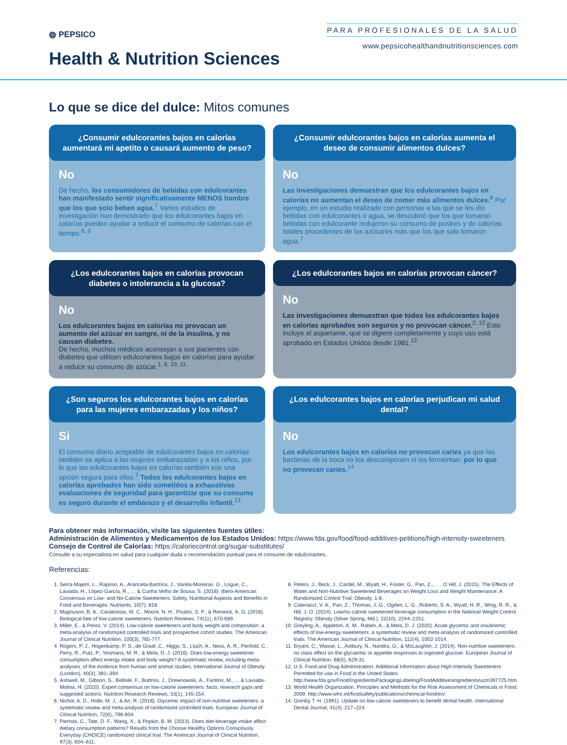◍ PEPSICO
Health & Nutrition Sciences
PARA PROFESIONALES DE LA SALUD
www.pepsicohealthandnutritionsciences.com
Lo que se dice del dulce: Mitos comunes
¿Consumir edulcorantes bajos en calorías aumentará mi apetito o causará aumento de peso?
No
De hecho, los consumidores de bebidas con edulcorantes han manifestado sentir significativamente MENOS hambre que los que solo beben agua.<sup>7</sup> Varios estudios de investigación han demostrado que los edulcorantes bajos en calorías pueden ayudar a reducir el consumo de calorías con el tiempo.<sup>8, 9</sup>
¿Consumir edulcorantes bajos en calorías aumenta el deseo de consumir alimentos dulces?
No
Las investigaciones demuestran que los edulcorantes bajos en calorías no aumentan el deseo de comer más alimentos dulces.<sup>8</sup> Por ejemplo, en un estudio realizado con personas a las que se les dio bebidas con edulcorantes o agua, se descubrió que los que tomaron bebidas con edulcorante redujeron su consumo de postres y de calorías totales procedentes de los azúcares más que los que solo tomaron agua.<sup>7</sup>
¿Los edulcorantes bajos en calorías provocan diabetes o intolerancia a la glucosa?
No
Los edulcorantes bajos en calorías no provocan un aumento del azúcar en sangre, ni de la insulina, y no causan diabetes.
De hecho, muchos médicos aconsejan a sus pacientes con diabetes que utilicen edulcorantes bajos en calorías para ayudar a reducir su consumo de azúcar.<sup>1, 6, 10, 11.</sup>
¿Los edulcorantes bajos en calorías provocan cáncer?
No
Las investigaciones demuestran que todos los edulcorantes bajos en calorías aprobados son seguros y no provocan cáncer.<sup>2, 12</sup> Esto incluye el aspartame, que se digiere completamente y cuyo uso está aprobado en Estados Unidos desde 1981.<sup>12</sup>
¿Son seguros los edulcorantes bajos en calorías para las mujeres embarazadas y los niños?
Si
El consumo diario aceptable de edulcorantes bajos en calorías también se aplica a las mujeres embarazadas y a los niños, por lo que los edulcorantes bajos en calorías también son una opción segura para ellos.<sup>2</sup> Todos los edulcorantes bajos en calorías aprobados han sido sometidos a exhaustivas evaluaciones de seguridad para garantizar que su consumo es seguro durante el embarazo y el desarrollo infantil.<sup>13</sup>
¿Los edulcorantes bajos en calorías perjudican mi salud dental?
No
Los edulcorantes bajos en calorías no provocan caries ya que las bacterias de la boca no los descomponen ni los fermentan, por lo que no provocan caries.<sup>14</sup>
Para obtener más información, visite las siguientes fuentes útiles:
Administración de Alimentos y Medicamentos de los Estados Unidos: https://www.fda.gov/food/food-additives-petitions/high-intensity-sweeteners
Consejo de Control de Calorías: https://caloriecontrol.org/sugar-substitutes/
Consulte a su especialista en salud para cualquier duda o recomendación puntual para el consumo de edulcorantes.
Referencias:
1. Serra-Majem, L., Raposo, A., Aranceta-Bartrina, J., Varela-Moreiras, G., Logue, C., Laviada, H., López-García, R., … & Cunha Velho de Sousa, S. (2018). Ibero-American Consensus on Low- and No-Calorie Sweeteners: Safety, Nutritional Aspects and Benefits in Food and Beverages. Nutrients, 10(7), 818.
2. Magnuson, B. A., Carakostas, M. C., Moore, N. H., Poulos, S. P., & Renwick, A. G. (2016). Biological fate of low-calorie sweeteners. Nutrition Reviews, 74(11), 670-689.
3. Miller, E., & Perez, V. (2014). Low-calorie sweeteners and body weight and composition: a meta-analysis of randomized controlled trials and prospective cohort studies. The American Journal of Clinical Nutrition, 100(3), 765-777.
4. Rogers, P. J., Hogenkamp, P. S., de Graaf, C., Higgs, S., Lluch, A., Ness, A. R., Penfold, C., Perry, R., Putz, P., Yeomans, M. R., & Mela, D. J. (2016). Does low-energy sweetener consumption affect energy intake and body weight? A systematic review, including meta-analyses, of the evidence from human and animal studies. International Journal of Obesity (London), 40(3), 381–394.
5. Ashwell, M., Gibson, S., Bellisle, F., Buttriss, J., Drewnowski, A., Fantino, M., ... & Laviada-Molina, H. (2020). Expert consensus on low-calorie sweeteners: facts, research gaps and suggested actions. Nutrition Research Reviews, 33(1), 145-154.
6. Nichol, A. D., Holle, M. J., & An, R. (2018). Glycemic impact of non-nutritive sweeteners: a systematic review and meta-analysis of randomized controlled trials. European Journal of Clinical Nutrition, 72(6), 796-804.
7. Piernas, C., Tate, D. F., Wang, X., & Popkin, B. M. (2013). Does diet-beverage intake affect dietary consumption patterns? Results from the Choose Healthy Options Consciously Everyday (CHOICE) randomized clinical trial. The American Journal of Clinical Nutrition, 97(3), 604–611.
8. Peters, J., Beck, J., Cardel, M., Wyatt, H., Foster, G., Pan, Z., . . . O Hill, J. (2015). The Effects of Water and Non-Nutritive Sweetened Beverages on Weight Loss and Weight Maintenance: A Randomized Control Trial. Obesity, 1-8.
9. Catenacci, V. A., Pan, Z., Thomas, J. G., Ogden, L. G., Roberts, S. A., Wyatt, H. R., Wing, R. R., & Hill, J. O. (2014). Low/no calorie sweetened beverage consumption in the National Weight Control Registry. Obesity (Silver Spring, Md.), 22(10), 2244–2251.
10. Greyling, A., Appleton, K. M., Raben, A., & Mela, D. J. (2020). Acute glycemic and insulinemic effects of low-energy sweeteners: a systematic review and meta-analysis of randomized controlled trials. The American Journal of Clinical Nutrition, 112(4), 1002-1014.
11. Bryant, C., Wasse, L., Astbury, N., Nandra, G., & McLaughlin, J. (2014). Non-nutritive sweeteners: no class effect on the glycaemic or appetite responses to ingested glucose. European Journal of Clinical Nutrition, 68(5), 629-31.
12. U.S. Food and Drug Administration. Additional Information about High-Intensity Sweeteners Permitted for use in Food in the United States. http://www.fda.gov/Food/IngredientsPackagingLabeling/FoodAdditivesIngredients/ucm397725.htm.
13. World Health Organization. Principles and Methods for the Risk Assessment of Chemicals in Food. 2009. http://www.who.int/foodsafety/publications/chemical-food/en/.
14. Grenby T. H. (1991). Update on low-calorie sweeteners to benefit dental health. International Dental Journal, 41(4), 217–224.